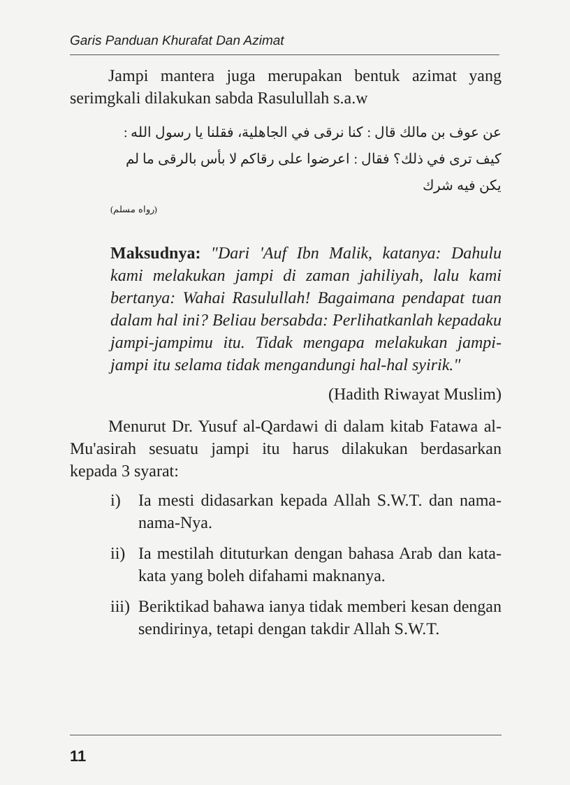Garis Panduan Khurafat Dan Azimat
Jampi mantera juga merupakan bentuk azimat yang serimgkali dilakukan sabda Rasulullah s.a.w
عن عوف بن مالك قال : كنا نرقى في الجاهلية، فقلنا يا رسول الله : كيف ترى في ذلك؟ فقال : اعرضوا على رقاكم لا بأس بالرقى ما لم يكن فيه شرك
(رواه مسلم)
Maksudnya: "Dari 'Auf Ibn Malik, katanya: Dahulu kami melakukan jampi di zaman jahiliyah, lalu kami bertanya: Wahai Rasulullah! Bagaimana pendapat tuan dalam hal ini? Beliau bersabda: Perlihatkanlah kepadaku jampi-jampimu itu. Tidak mengapa melakukan jampi-jampi itu selama tidak mengandungi hal-hal syirik."
(Hadith Riwayat Muslim)
Menurut Dr. Yusuf al-Qardawi di dalam kitab Fatawa al-Mu'asirah sesuatu jampi itu harus dilakukan berdasarkan kepada 3 syarat:
i) Ia mesti didasarkan kepada Allah S.W.T. dan nama-nama-Nya.
ii)
Ia mestilah dituturkan dengan bahasa Arab dan kata-kata yang boleh difahami maknanya.
iii)
Beriktikad bahawa ianya tidak memberi kesan dengan sendirinya, tetapi dengan takdir Allah S.W.T.
11